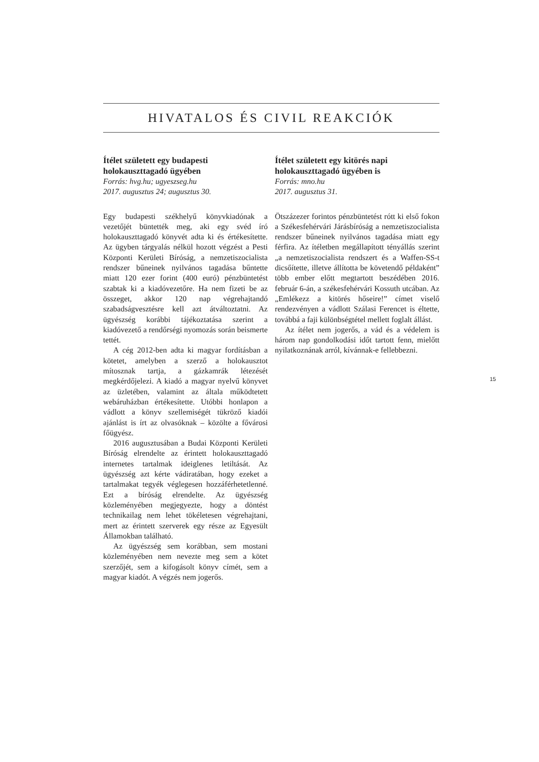HIVATALOS ÉS CIVIL REAKCIÓK
Ítélet született egy budapesti holokauszttagadó ügyében
Forrás: hvg.hu; ugyeszseg.hu
2017. augusztus 24; augusztus 30.
Egy budapesti székhelyű könyvkiadónak a vezetőjét büntették meg, aki egy svéd író holokauszttagadó könyvét adta ki és értékesítette. Az ügyben tárgyalás nélkül hozott végzést a Pesti Központi Kerületi Bíróság, a nemzetiszocialista rendszer bűneinek nyilvános tagadása bűntette miatt 120 ezer forint (400 euró) pénzbüntetést szabtak ki a kiadóvezetőre. Ha nem fizeti be az összeget, akkor 120 nap végrehajtandó szabadságvesztésre kell azt átváltoztatni. Az ügyészség korábbi tájékoztatása szerint a kiadóvezető a rendőrségi nyomozás során beismerte tettét.
A cég 2012-ben adta ki magyar fordításban a kötetet, amelyben a szerző a holokausztot mítosznak tartja, a gázkamrák létezését megkérdőjelezi. A kiadó a magyar nyelvű könyvet az üzletében, valamint az általa működtetett webáruházban értékesítette. Utóbbi honlapon a vádlott a könyv szellemiségét tükröző kiadói ajánlást is írt az olvasóknak – közölte a fővárosi főügyész.
2016 augusztusában a Budai Központi Kerületi Bíróság elrendelte az érintett holokauszttagadó internetes tartalmak ideiglenes letiltását. Az ügyészség azt kérte vádiratában, hogy ezeket a tartalmakat tegyék véglegesen hozzáférhetetlenné. Ezt a bíróság elrendelte. Az ügyészség közleményében megjegyezte, hogy a döntést technikailag nem lehet tökéletesen végrehajtani, mert az érintett szerverek egy része az Egyesült Államokban található.
Az ügyészség sem korábban, sem mostani közleményében nem nevezte meg sem a kötet szerzőjét, sem a kifogásolt könyv címét, sem a magyar kiadót. A végzés nem jogerős.
Ítélet született egy kitörés napi holokauszttagadó ügyében is
Forrás: mno.hu
2017. augusztus 31.
Ötszázezer forintos pénzbüntetést rótt ki első fokon a Székesfehérvári Járásbíróság a nemzetiszocialista rendszer bűneinek nyilvános tagadása miatt egy férfira. Az ítéletben megállapított tényállás szerint „a nemzetiszocialista rendszert és a Waffen-SS-t dicsőítette, illetve állította be követendő példaként” több ember előtt megtartott beszédében 2016. február 6-án, a székesfehérvári Kossuth utcában. Az „Emlékezz a kitörés hőseire!” címet viselő rendezvényen a vádlott Szálasi Ferencet is éltette, továbbá a faji különbségtétel mellett foglalt állást.
Az ítélet nem jogerős, a vád és a védelem is három nap gondolkodási időt tartott fenn, mielőtt nyilatkoznának arról, kívánnak-e fellebbezni.
15